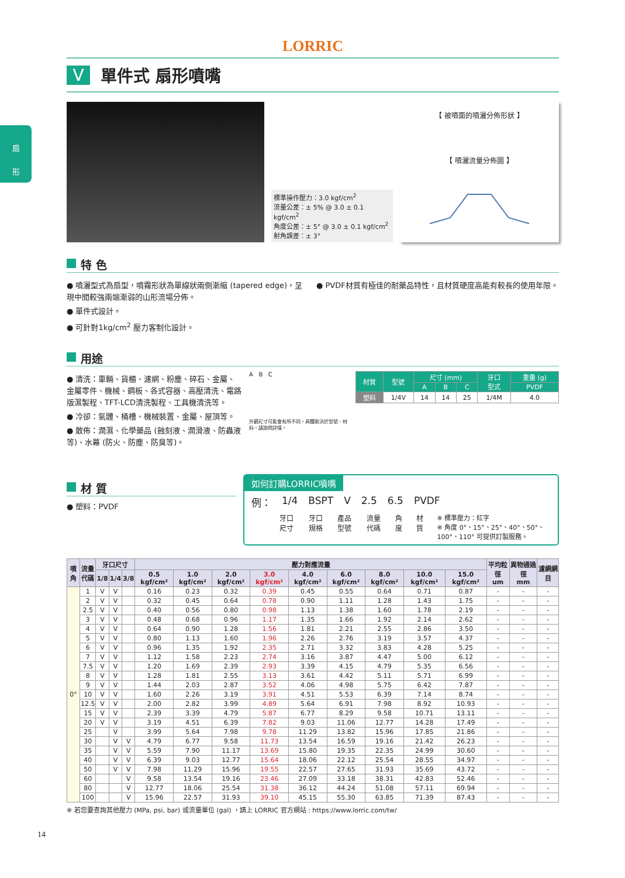扇
形
LORRIC
V單件式 扇形噴嘴
標準操作壓力：3.0 kgf/cm<sup>2</sup>
流量公差：± 5% @ 3.0 ± 0.1 kgf/cm<sup>2</sup>
角度公差：± 5° @ 3.0 ± 0.1 kgf/cm<sup>2</sup>
射角誤差：± 3°
【 被噴面的噴灑分佈形狀 】
【 噴灑流量分佈圖 】
特 色
● 噴灑型式為扇型，噴霧形狀為單線狀兩側漸縮 (tapered edge)，呈現中間較強兩端漸弱的山形流場分佈。
● 單件式設計。
● 可針對1kg/cm<sup>2</sup> 壓力客制化設計。
● PVDF材質有極佳的耐藥品特性，且材質硬度高能有較長的使用年限。
用途
● 清洗：車輛、貨櫃、濾網、粉塵、碎石、金屬、金屬零件、機械、鋼板、各式容器、高壓清洗、電路版濕製程、TFT-LCD清洗製程、工具機清洗等。
● 冷卻：氣體、桶槽、機械裝置、金屬、屋頂等。
● 散佈：潤濕、化學藥品 (蝕刻液、潤滑液、防蟲液等)、水幕 (防火、防塵、防臭等)。
A B C
外觀尺寸可能會有所不同，具體取決於型號、材料。請詢問詳情。
| 材質 | 型號 | 尺寸 (mm) | | | 牙口 型式 | 重量 (g) |
| --- | --- | --- | --- | --- | --- | --- |
| | | A | B | C | | PVDF |
| 塑料 | 1/4V | 14 | 14 | 25 | 1/4M | 4.0 |
材 質
● 塑料：PVDF
如何訂購LORRIC噴嘴
例： 1/4 BSPT V 2.5 6.5 PVDF
牙口尺寸 牙口規格 產品型號 流量代碼 角度 材質 ※ 標準壓力：紅字
※ 角度 0°、15°、25°、40°、50°、100°、110° 可提供訂製服務。
| 噴角 | 流量 代碼 | 牙口尺寸 | | | 壓力對應流量 | | | | | | | | | 平均粒徑 um | 異物通過徑 mm | 濾網網目 |
| --- | --- | --- | --- | --- | --- | --- | --- | --- | --- | --- | --- | --- | --- | --- | --- | --- |
| | | 1/8 | 1/4 | 3/8 | 0.5 kgf/cm² | 1.0 kgf/cm² | 2.0 kgf/cm² | 3.0 kgf/cm² | 4.0 kgf/cm² | 6.0 kgf/cm² | 8.0 kgf/cm² | 10.0 kgf/cm² | 15.0 kgf/cm² | | | |
| 0° | 1 | V | V | | 0.16 | 0.23 | 0.32 | 0.39 | 0.45 | 0.55 | 0.64 | 0.71 | 0.87 | - | - | - |
| | 2 | V | V | | 0.32 | 0.45 | 0.64 | 0.78 | 0.90 | 1.11 | 1.28 | 1.43 | 1.75 | - | - | - |
| | 2.5 | V | V | | 0.40 | 0.56 | 0.80 | 0.98 | 1.13 | 1.38 | 1.60 | 1.78 | 2.19 | - | - | - |
| | 3 | V | V | | 0.48 | 0.68 | 0.96 | 1.17 | 1.35 | 1.66 | 1.92 | 2.14 | 2.62 | - | - | - |
| | 4 | V | V | | 0.64 | 0.90 | 1.28 | 1.56 | 1.81 | 2.21 | 2.55 | 2.86 | 3.50 | - | - | - |
| | 5 | V | V | | 0.80 | 1.13 | 1.60 | 1.96 | 2.26 | 2.76 | 3.19 | 3.57 | 4.37 | - | - | - |
| | 6 | V | V | | 0.96 | 1.35 | 1.92 | 2.35 | 2.71 | 3.32 | 3.83 | 4.28 | 5.25 | - | - | - |
| | 7 | V | V | | 1.12 | 1.58 | 2.23 | 2.74 | 3.16 | 3.87 | 4.47 | 5.00 | 6.12 | - | - | - |
| | 7.5 | V | V | | 1.20 | 1.69 | 2.39 | 2.93 | 3.39 | 4.15 | 4.79 | 5.35 | 6.56 | - | - | - |
| | 8 | V | V | | 1.28 | 1.81 | 2.55 | 3.13 | 3.61 | 4.42 | 5.11 | 5.71 | 6.99 | - | - | - |
| | 9 | V | V | | 1.44 | 2.03 | 2.87 | 3.52 | 4.06 | 4.98 | 5.75 | 6.42 | 7.87 | - | - | - |
| | 10 | V | V | | 1.60 | 2.26 | 3.19 | 3.91 | 4.51 | 5.53 | 6.39 | 7.14 | 8.74 | - | - | - |
| | 12.5 | V | V | | 2.00 | 2.82 | 3.99 | 4.89 | 5.64 | 6.91 | 7.98 | 8.92 | 10.93 | - | - | - |
| | 15 | V | V | | 2.39 | 3.39 | 4.79 | 5.87 | 6.77 | 8.29 | 9.58 | 10.71 | 13.11 | - | - | - |
| | 20 | V | V | | 3.19 | 4.51 | 6.39 | 7.82 | 9.03 | 11.06 | 12.77 | 14.28 | 17.49 | - | - | - |
| | 25 | | V | | 3.99 | 5.64 | 7.98 | 9.78 | 11.29 | 13.82 | 15.96 | 17.85 | 21.86 | - | - | - |
| | 30 | | V | V | 4.79 | 6.77 | 9.58 | 11.73 | 13.54 | 16.59 | 19.16 | 21.42 | 26.23 | - | - | - |
| | 35 | | V | V | 5.59 | 7.90 | 11.17 | 13.69 | 15.80 | 19.35 | 22.35 | 24.99 | 30.60 | - | - | - |
| | 40 | | V | V | 6.39 | 9.03 | 12.77 | 15.64 | 18.06 | 22.12 | 25.54 | 28.55 | 34.97 | - | - | - |
| | 50 | | V | V | 7.98 | 11.29 | 15.96 | 19.55 | 22.57 | 27.65 | 31.93 | 35.69 | 43.72 | - | - | - |
| | 60 | | | V | 9.58 | 13.54 | 19.16 | 23.46 | 27.09 | 33.18 | 38.31 | 42.83 | 52.46 | - | - | - |
| | 80 | | | V | 12.77 | 18.06 | 25.54 | 31.38 | 36.12 | 44.24 | 51.08 | 57.11 | 69.94 | - | - | - |
| | 100 | | | V | 15.96 | 22.57 | 31.93 | 39.10 | 45.15 | 55.30 | 63.85 | 71.39 | 87.43 | - | - | - |
※ 若您要查詢其他壓力 (MPa, psi, bar) 或流量單位 (gal) ，請上 LORRIC 官方網站 : https://www.lorric.com/tw/
14